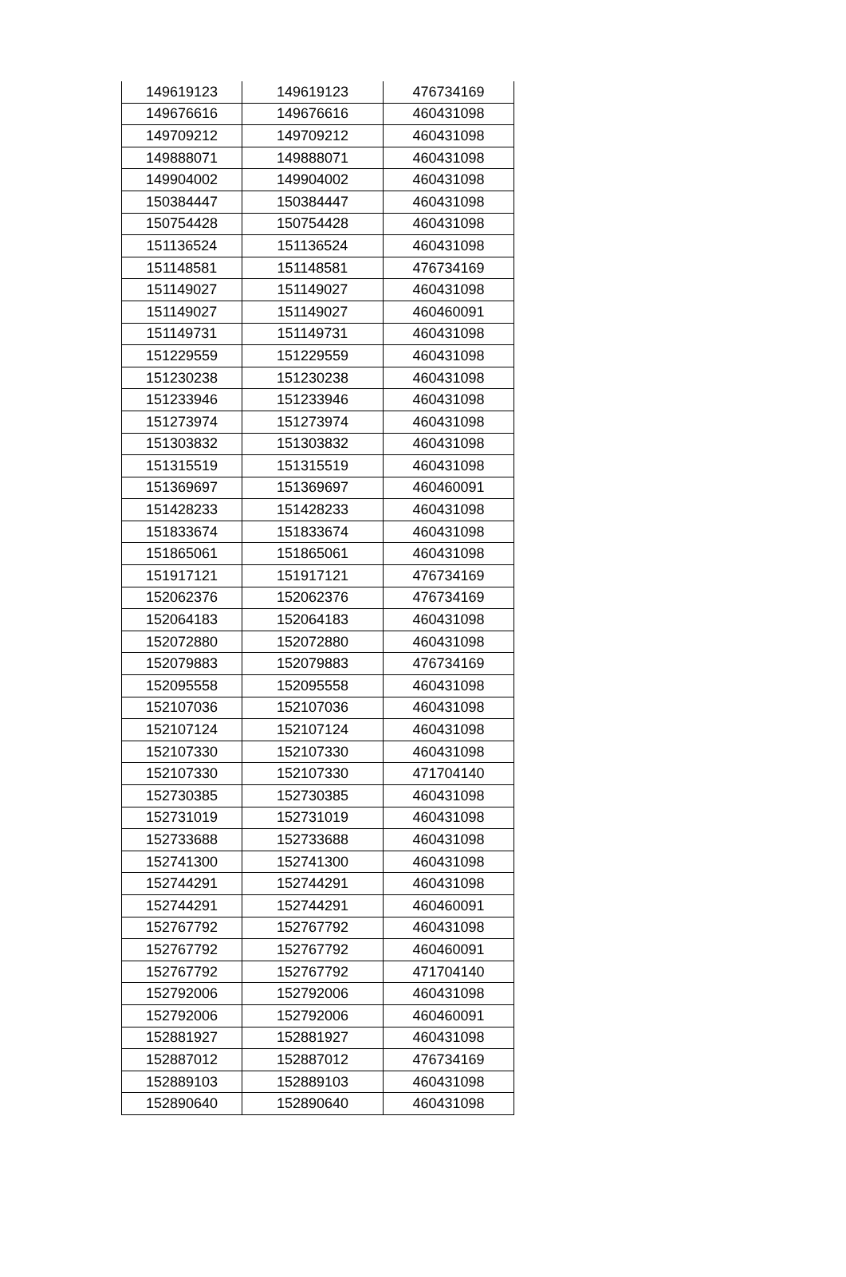| 149619123 | 149619123 | 476734169 |
| 149676616 | 149676616 | 460431098 |
| 149709212 | 149709212 | 460431098 |
| 149888071 | 149888071 | 460431098 |
| 149904002 | 149904002 | 460431098 |
| 150384447 | 150384447 | 460431098 |
| 150754428 | 150754428 | 460431098 |
| 151136524 | 151136524 | 460431098 |
| 151148581 | 151148581 | 476734169 |
| 151149027 | 151149027 | 460431098 |
| 151149027 | 151149027 | 460460091 |
| 151149731 | 151149731 | 460431098 |
| 151229559 | 151229559 | 460431098 |
| 151230238 | 151230238 | 460431098 |
| 151233946 | 151233946 | 460431098 |
| 151273974 | 151273974 | 460431098 |
| 151303832 | 151303832 | 460431098 |
| 151315519 | 151315519 | 460431098 |
| 151369697 | 151369697 | 460460091 |
| 151428233 | 151428233 | 460431098 |
| 151833674 | 151833674 | 460431098 |
| 151865061 | 151865061 | 460431098 |
| 151917121 | 151917121 | 476734169 |
| 152062376 | 152062376 | 476734169 |
| 152064183 | 152064183 | 460431098 |
| 152072880 | 152072880 | 460431098 |
| 152079883 | 152079883 | 476734169 |
| 152095558 | 152095558 | 460431098 |
| 152107036 | 152107036 | 460431098 |
| 152107124 | 152107124 | 460431098 |
| 152107330 | 152107330 | 460431098 |
| 152107330 | 152107330 | 471704140 |
| 152730385 | 152730385 | 460431098 |
| 152731019 | 152731019 | 460431098 |
| 152733688 | 152733688 | 460431098 |
| 152741300 | 152741300 | 460431098 |
| 152744291 | 152744291 | 460431098 |
| 152744291 | 152744291 | 460460091 |
| 152767792 | 152767792 | 460431098 |
| 152767792 | 152767792 | 460460091 |
| 152767792 | 152767792 | 471704140 |
| 152792006 | 152792006 | 460431098 |
| 152792006 | 152792006 | 460460091 |
| 152881927 | 152881927 | 460431098 |
| 152887012 | 152887012 | 476734169 |
| 152889103 | 152889103 | 460431098 |
| 152890640 | 152890640 | 460431098 |